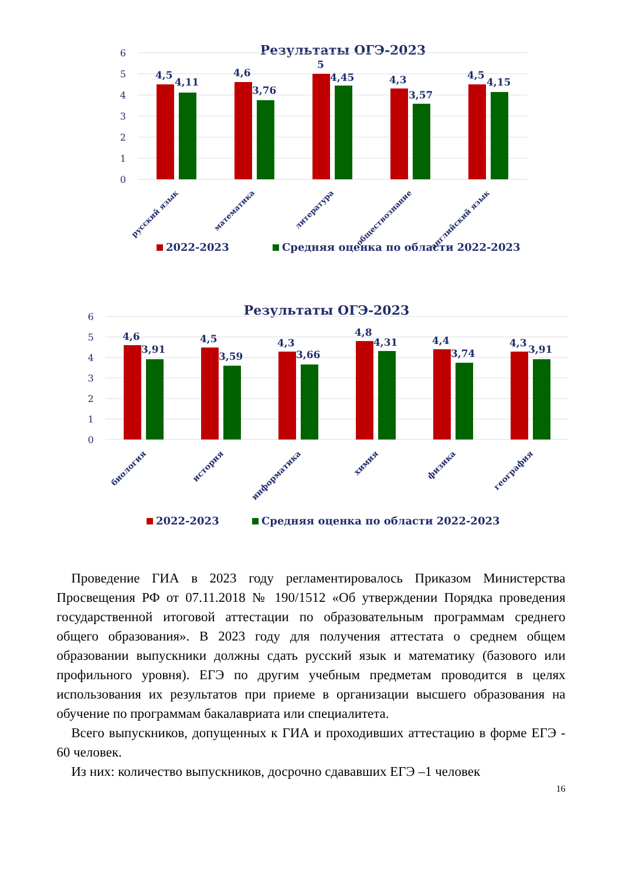Результаты ОГЭ-2023
6
5
4
3
2
1
0
4,5
4,11
4,6
3,76
5
4,45
4,3
3,57
4,5
4,15
русский язык
математика
литература
обществознание
английский язык
2022-2023
Средняя оценка по области 2022-2023
Результаты ОГЭ-2023
6
5
4
3
2
1
0
4,6
3,91
4,5
3,59
4,3
3,66
4,8
4,31
4,4
3,74
4,3
3,91
биология
история
информатика
химия
физика
география
2022-2023
Средняя оценка по области 2022-2023
Проведение ГИА в 2023 году регламентировалось Приказом Министерства Просвещения РФ от 07.11.2018 № 190/1512 «Об утверждении Порядка проведения государственной итоговой аттестации по образовательным программам среднего общего образования». В 2023 году для получения аттестата о среднем общем образовании выпускники должны сдать русский язык и математику (базового или профильного уровня). ЕГЭ по другим учебным предметам проводится в целях использования их результатов при приеме в организации высшего образования на обучение по программам бакалавриата или специалитета.
Всего выпускников, допущенных к ГИА и проходивших аттестацию в форме ЕГЭ - 60 человек.
Из них: количество выпускников, досрочно сдававших ЕГЭ –1 человек
16